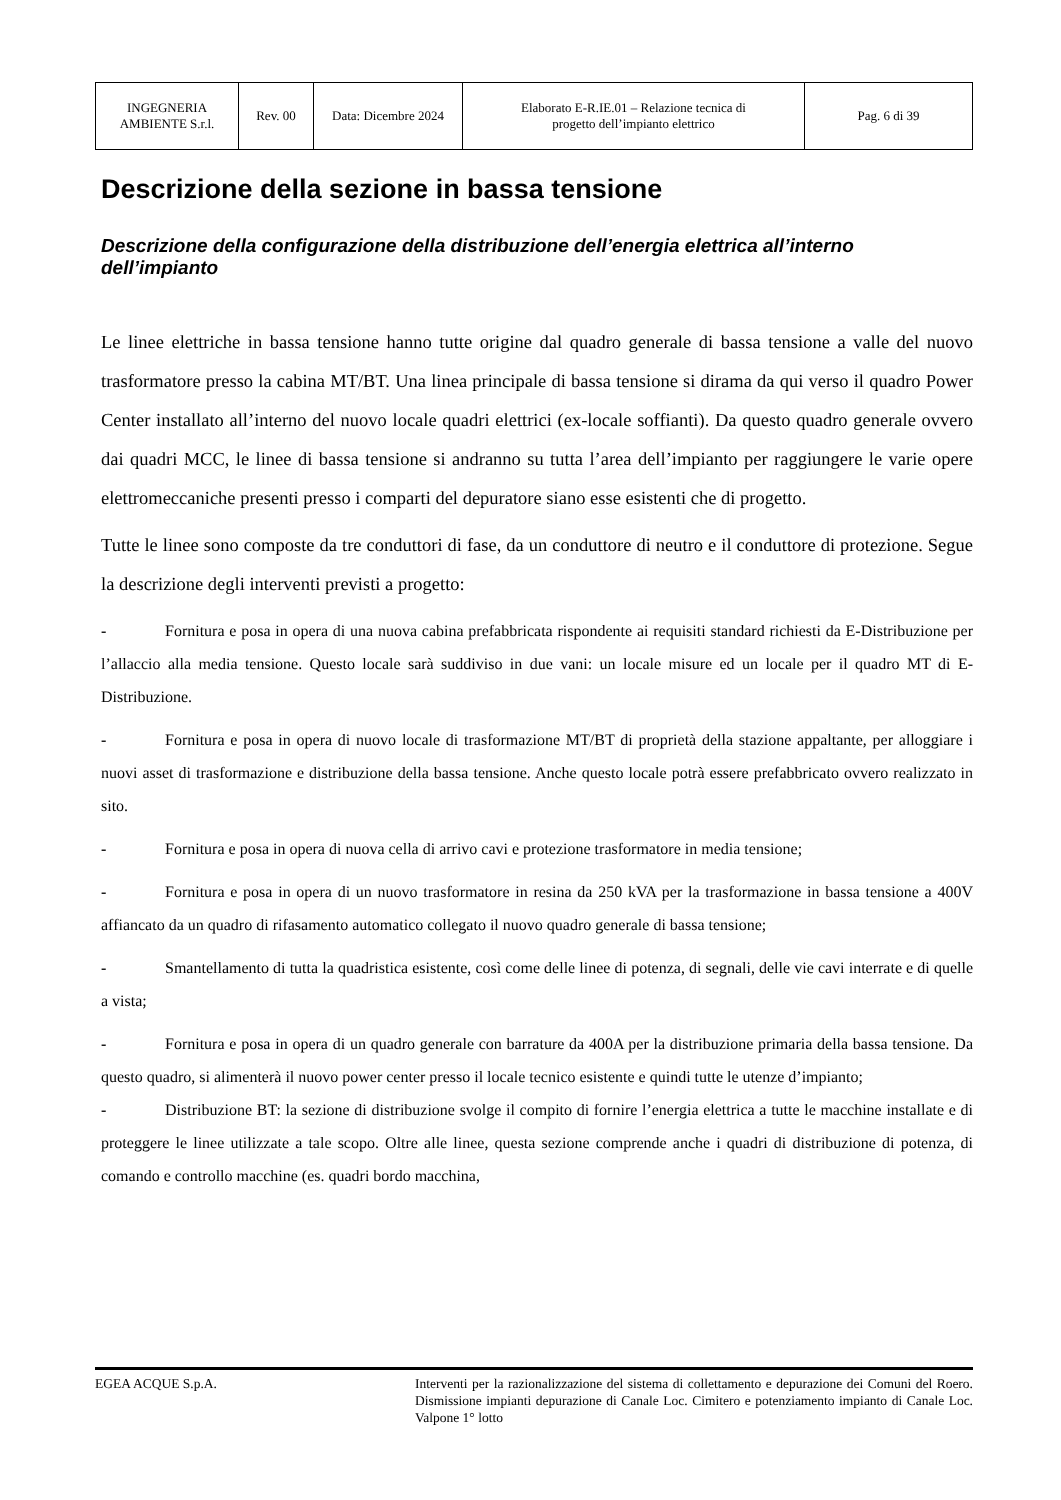| INGEGNERIA AMBIENTE S.r.l. | Rev. 00 | Data: Dicembre 2024 | Elaborato E-R.IE.01 – Relazione tecnica di progetto dell’impianto elettrico | Pag. 6 di 39 |
Descrizione della sezione in bassa tensione
Descrizione della configurazione della distribuzione dell’energia elettrica all’interno dell’impianto
Le linee elettriche in bassa tensione hanno tutte origine dal quadro generale di bassa tensione a valle del nuovo trasformatore presso la cabina MT/BT. Una linea principale di bassa tensione si dirama da qui verso il quadro Power Center installato all’interno del nuovo locale quadri elettrici (ex-locale soffianti). Da questo quadro generale ovvero dai quadri MCC, le linee di bassa tensione si andranno su tutta l’area dell’impianto per raggiungere le varie opere elettromeccaniche presenti presso i comparti del depuratore siano esse esistenti che di progetto.
Tutte le linee sono composte da tre conduttori di fase, da un conduttore di neutro e il conduttore di protezione. Segue la descrizione degli interventi previsti a progetto:
- Fornitura e posa in opera di una nuova cabina prefabbricata rispondente ai requisiti standard richiesti da E-Distribuzione per l’allaccio alla media tensione. Questo locale sarà suddiviso in due vani: un locale misure ed un locale per il quadro MT di E-Distribuzione.
- Fornitura e posa in opera di nuovo locale di trasformazione MT/BT di proprietà della stazione appaltante, per alloggiare i nuovi asset di trasformazione e distribuzione della bassa tensione. Anche questo locale potrà essere prefabbricato ovvero realizzato in sito.
- Fornitura e posa in opera di nuova cella di arrivo cavi e protezione trasformatore in media tensione;
- Fornitura e posa in opera di un nuovo trasformatore in resina da 250 kVA per la trasformazione in bassa tensione a 400V affiancato da un quadro di rifasamento automatico collegato il nuovo quadro generale di bassa tensione;
- Smantellamento di tutta la quadristica esistente, così come delle linee di potenza, di segnali, delle vie cavi interrate e di quelle a vista;
- Fornitura e posa in opera di un quadro generale con barrature da 400A per la distribuzione primaria della bassa tensione. Da questo quadro, si alimenterà il nuovo power center presso il locale tecnico esistente e quindi tutte le utenze d’impianto;
- Distribuzione BT: la sezione di distribuzione svolge il compito di fornire l’energia elettrica a tutte le macchine installate e di proteggere le linee utilizzate a tale scopo. Oltre alle linee, questa sezione comprende anche i quadri di distribuzione di potenza, di comando e controllo macchine (es. quadri bordo macchina,
EGEA ACQUE S.p.A.
Interventi per la razionalizzazione del sistema di collettamento e depurazione dei Comuni del Roero. Dismissione impianti depurazione di Canale Loc. Cimitero e potenziamento impianto di Canale Loc. Valpone 1° lotto